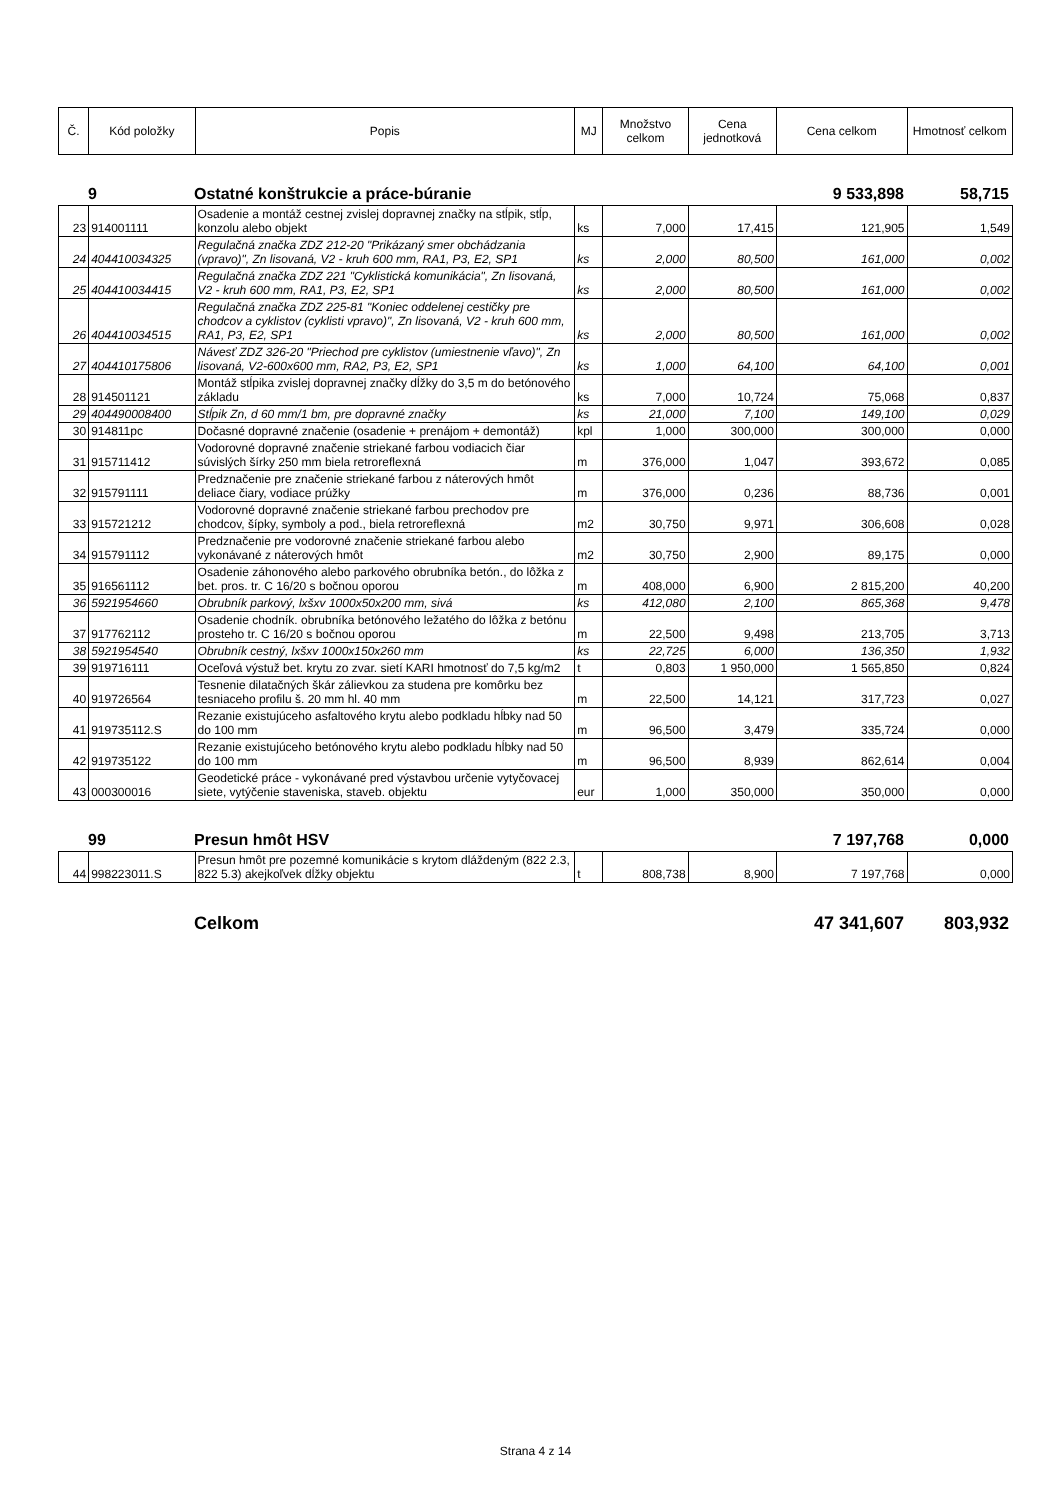| Č. | Kód položky | Popis | MJ | Množstvo celkom | Cena jednotková | Cena celkom | Hmotnosť celkom |
| --- | --- | --- | --- | --- | --- | --- | --- |
9 Ostatné konštrukcie a práce-búranie 9 533,898 58,715
| 23 | 914001111 | Osadenie a montáž cestnej zvislej dopravnej značky na stĺpik, stĺp, konzolu alebo objekt | ks | 7,000 | 17,415 | 121,905 | 1,549 |
| 24 | 404410034325 | Regulačná značka ZDZ 212-20 "Prikázaný smer obchádzania (vpravo)", Zn lisovaná, V2 - kruh 600 mm, RA1, P3, E2, SP1 | ks | 2,000 | 80,500 | 161,000 | 0,002 |
| 25 | 404410034415 | Regulačná značka ZDZ 221 "Cyklistická komunikácia", Zn lisovaná, V2 - kruh 600 mm, RA1, P3, E2, SP1 | ks | 2,000 | 80,500 | 161,000 | 0,002 |
| 26 | 404410034515 | Regulačná značka ZDZ 225-81 "Koniec oddelenej cestičky pre chodcov a cyklistov (cyklisti vpravo)", Zn lisovaná, V2 - kruh 600 mm, RA1, P3, E2, SP1 | ks | 2,000 | 80,500 | 161,000 | 0,002 |
| 27 | 404410175806 | Návesť ZDZ 326-20 "Priechod pre cyklistov (umiestnenie vľavo)", Zn lisovaná, V2-600x600 mm, RA2, P3, E2, SP1 | ks | 1,000 | 64,100 | 64,100 | 0,001 |
| 28 | 914501121 | Montáž stĺpika zvislej dopravnej značky dĺžky do 3,5 m do betónového základu | ks | 7,000 | 10,724 | 75,068 | 0,837 |
| 29 | 404490008400 | Stĺpik Zn, d 60 mm/1 bm, pre dopravné značky | ks | 21,000 | 7,100 | 149,100 | 0,029 |
| 30 | 914811pc | Dočasné dopravné značenie (osadenie + prenájom + demontáž) | kpl | 1,000 | 300,000 | 300,000 | 0,000 |
| 31 | 915711412 | Vodorovné dopravné značenie striekané farbou vodiacich čiar súvislých šírky 250 mm biela retroreflexná | m | 376,000 | 1,047 | 393,672 | 0,085 |
| 32 | 915791111 | Predznačenie pre značenie striekané farbou z náterových hmôt deliace čiary, vodiace prúžky | m | 376,000 | 0,236 | 88,736 | 0,001 |
| 33 | 915721212 | Vodorovné dopravné značenie striekané farbou prechodov pre chodcov, šípky, symboly a pod., biela retroreflexná | m2 | 30,750 | 9,971 | 306,608 | 0,028 |
| 34 | 915791112 | Predznačenie pre vodorovné značenie striekané farbou alebo vykonávané z náterových hmôt | m2 | 30,750 | 2,900 | 89,175 | 0,000 |
| 35 | 916561112 | Osadenie záhonového alebo parkového obrubníka betón., do lôžka z bet. pros. tr. C 16/20 s bočnou oporou | m | 408,000 | 6,900 | 2 815,200 | 40,200 |
| 36 | 5921954660 | Obrubník parkový, lxšxv 1000x50x200 mm, sivá | ks | 412,080 | 2,100 | 865,368 | 9,478 |
| 37 | 917762112 | Osadenie chodník. obrubníka betónového ležatého do lôžka z betónu prosteho tr. C 16/20 s bočnou oporou | m | 22,500 | 9,498 | 213,705 | 3,713 |
| 38 | 5921954540 | Obrubník cestný, lxšxv 1000x150x260 mm | ks | 22,725 | 6,000 | 136,350 | 1,932 |
| 39 | 919716111 | Oceľová výstuž bet. krytu zo zvar. sietí KARI hmotnosť do 7,5 kg/m2 | t | 0,803 | 1 950,000 | 1 565,850 | 0,824 |
| 40 | 919726564 | Tesnenie dilatačných škár zálievkou za studena pre komôrku bez tesniaceho profilu š. 20 mm hl. 40 mm | m | 22,500 | 14,121 | 317,723 | 0,027 |
| 41 | 919735112.S | Rezanie existujúceho asfaltového krytu alebo podkladu hĺbky nad 50 do 100 mm | m | 96,500 | 3,479 | 335,724 | 0,000 |
| 42 | 919735122 | Rezanie existujúceho betónového krytu alebo podkladu hĺbky nad 50 do 100 mm | m | 96,500 | 8,939 | 862,614 | 0,004 |
| 43 | 000300016 | Geodetické práce - vykonávané pred výstavbou určenie vytyčovacej siete, vytýčenie staveniska, staveb. objektu | eur | 1,000 | 350,000 | 350,000 | 0,000 |
99 Presun hmôt HSV 7 197,768 0,000
| 44 | 998223011.S | Presun hmôt pre pozemné komunikácie s krytom dláždeným (822 2.3, 822 5.3) akejkoľvek dĺžky objektu | t | 808,738 | 8,900 | 7 197,768 | 0,000 |
Celkom 47 341,607 803,932
Strana 4 z 14